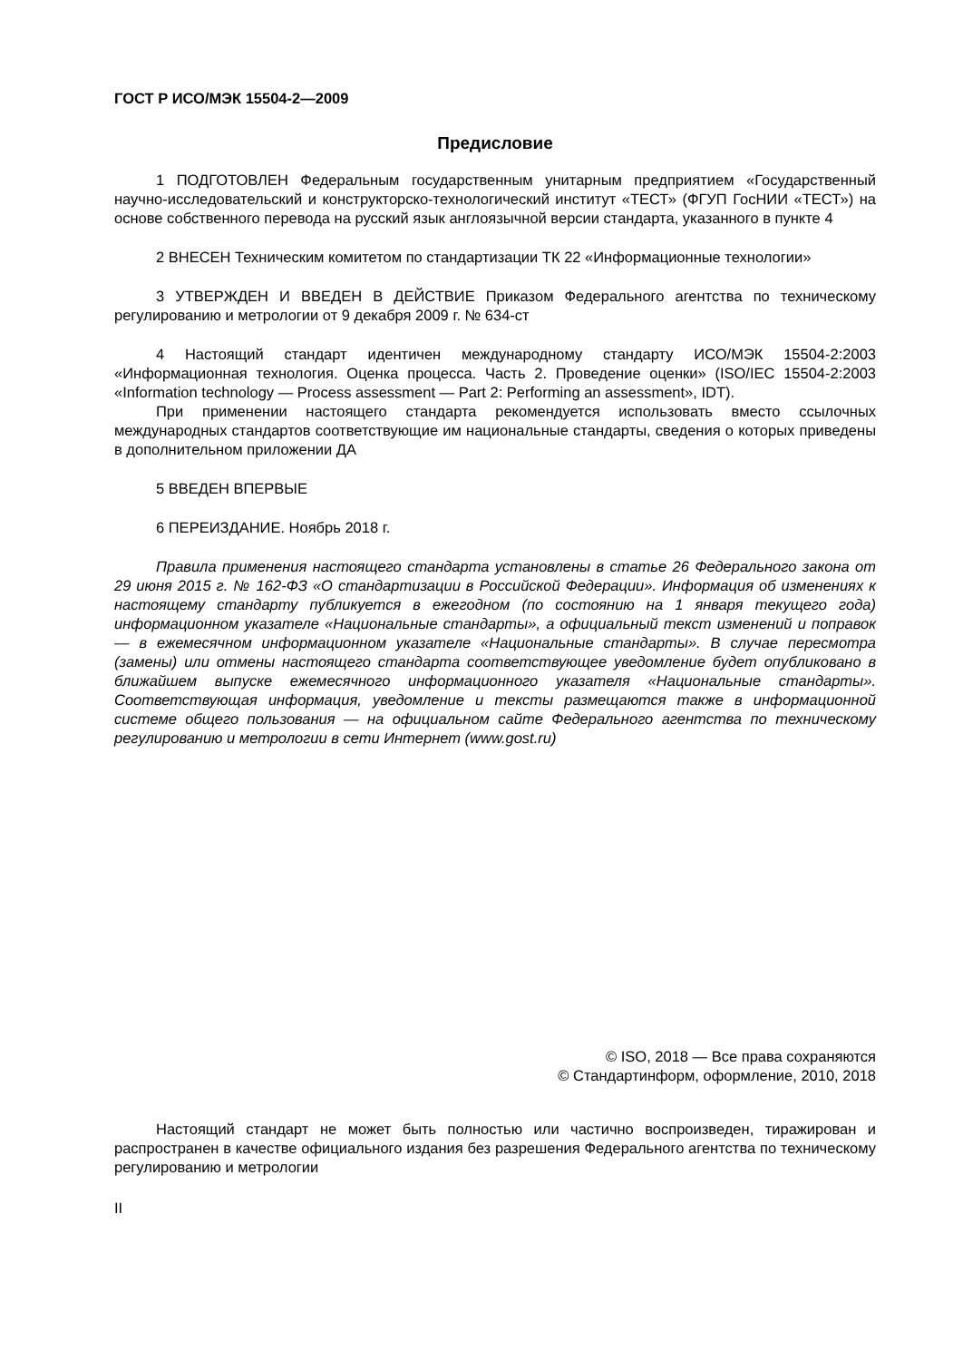ГОСТ Р ИСО/МЭК 15504-2—2009
Предисловие
1 ПОДГОТОВЛЕН Федеральным государственным унитарным предприятием «Государственный научно-исследовательский и конструкторско-технологический институт «ТЕСТ» (ФГУП ГосНИИ «ТЕСТ») на основе собственного перевода на русский язык англоязычной версии стандарта, указанного в пункте 4
2 ВНЕСЕН Техническим комитетом по стандартизации ТК 22 «Информационные технологии»
3 УТВЕРЖДЕН И ВВЕДЕН В ДЕЙСТВИЕ Приказом Федерального агентства по техническому регулированию и метрологии от 9 декабря 2009 г. № 634-ст
4 Настоящий стандарт идентичен международному стандарту ИСО/МЭК 15504-2:2003 «Информационная технология. Оценка процесса. Часть 2. Проведение оценки» (ISO/IEC 15504-2:2003 «Information technology — Process assessment — Part 2: Performing an assessment», IDT).
При применении настоящего стандарта рекомендуется использовать вместо ссылочных международных стандартов соответствующие им национальные стандарты, сведения о которых приведены в дополнительном приложении ДА
5 ВВЕДЕН ВПЕРВЫЕ
6 ПЕРЕИЗДАНИЕ. Ноябрь 2018 г.
Правила применения настоящего стандарта установлены в статье 26 Федерального закона от 29 июня 2015 г. № 162-ФЗ «О стандартизации в Российской Федерации». Информация об изменениях к настоящему стандарту публикуется в ежегодном (по состоянию на 1 января текущего года) информационном указателе «Национальные стандарты», а официальный текст изменений и поправок — в ежемесячном информационном указателе «Национальные стандарты». В случае пересмотра (замены) или отмены настоящего стандарта соответствующее уведомление будет опубликовано в ближайшем выпуске ежемесячного информационного указателя «Национальные стандарты». Соответствующая информация, уведомление и тексты размещаются также в информационной системе общего пользования — на официальном сайте Федерального агентства по техническому регулированию и метрологии в сети Интернет (www.gost.ru)
© ISO, 2018 — Все права сохраняются
© Стандартинформ, оформление, 2010, 2018
Настоящий стандарт не может быть полностью или частично воспроизведен, тиражирован и распространен в качестве официального издания без разрешения Федерального агентства по техническому регулированию и метрологии
II